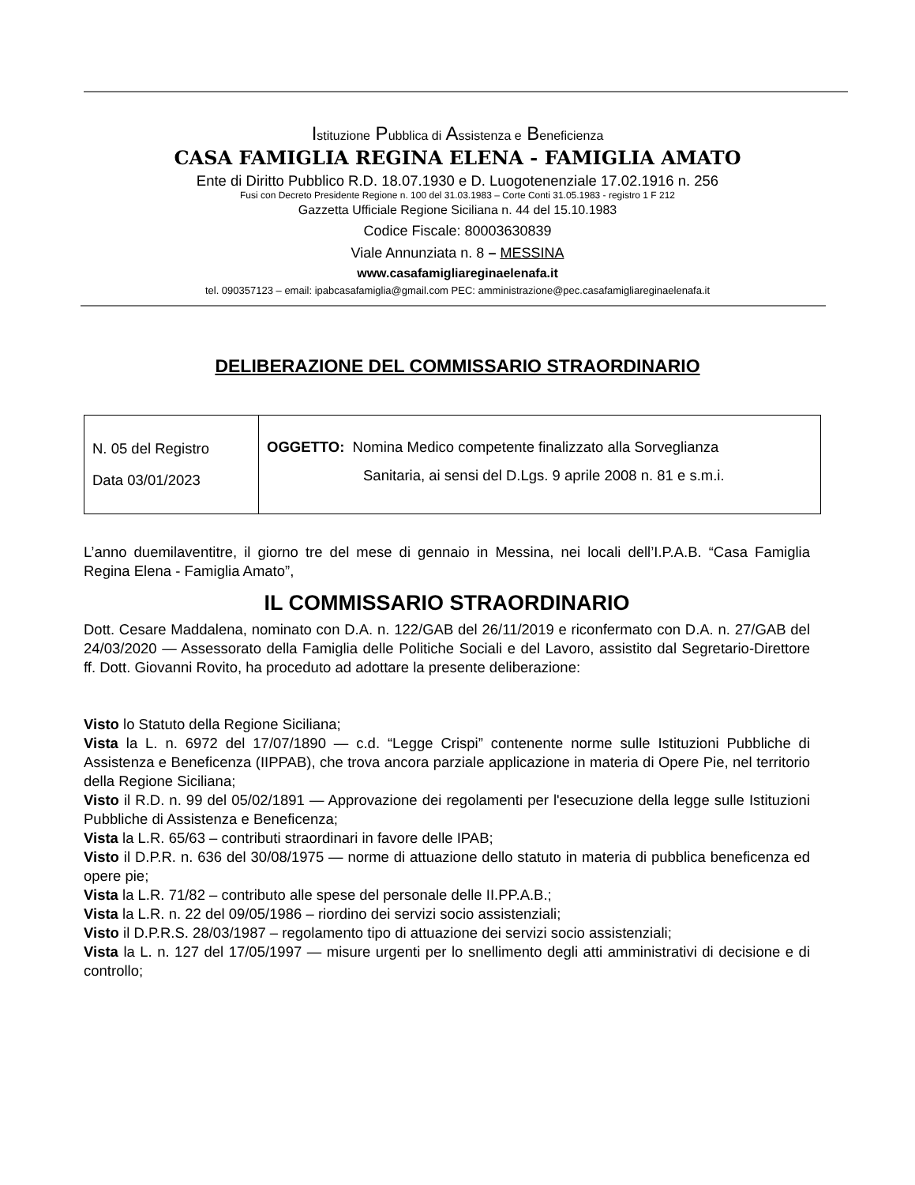Istituzione Pubblica di Assistenza e Beneficienza
CASA FAMIGLIA REGINA ELENA - FAMIGLIA AMATO
Ente di Diritto Pubblico R.D. 18.07.1930 e D. Luogotenenziale 17.02.1916 n. 256
Fusi con Decreto Presidente Regione n. 100 del 31.03.1983 – Corte Conti 31.05.1983 - registro 1 F 212
Gazzetta Ufficiale Regione Siciliana n. 44 del 15.10.1983
Codice Fiscale: 80003630839
Viale Annunziata n. 8 – MESSINA
www.casafamigliareginaelenafa.it
tel. 090357123 – email: ipabcasafamiglia@gmail.com PEC: amministrazione@pec.casafamigliareginaelenafa.it
DELIBERAZIONE DEL COMMISSARIO STRAORDINARIO
| N. 05 del Registro Data 03/01/2023 | OGGETTO: Nomina Medico competente finalizzato alla Sorveglianza Sanitaria, ai sensi del D.Lgs. 9 aprile 2008 n. 81 e s.m.i. |
L’anno duemilaventitre, il giorno tre del mese di gennaio in Messina, nei locali dell’I.P.A.B. “Casa Famiglia Regina Elena - Famiglia Amato”,
IL COMMISSARIO STRAORDINARIO
Dott. Cesare Maddalena, nominato con D.A. n. 122/GAB del 26/11/2019 e riconfermato con D.A. n. 27/GAB del 24/03/2020 — Assessorato della Famiglia delle Politiche Sociali e del Lavoro, assistito dal Segretario-Direttore ff. Dott. Giovanni Rovito, ha proceduto ad adottare la presente deliberazione:
Visto lo Statuto della Regione Siciliana;
Vista la L. n. 6972 del 17/07/1890 — c.d. “Legge Crispi” contenente norme sulle Istituzioni Pubbliche di Assistenza e Beneficenza (IIPPAB), che trova ancora parziale applicazione in materia di Opere Pie, nel territorio della Regione Siciliana;
Visto il R.D. n. 99 del 05/02/1891 — Approvazione dei regolamenti per l'esecuzione della legge sulle Istituzioni Pubbliche di Assistenza e Beneficenza;
Vista la L.R. 65/63 – contributi straordinari in favore delle IPAB;
Visto il D.P.R. n. 636 del 30/08/1975 — norme di attuazione dello statuto in materia di pubblica beneficenza ed opere pie;
Vista la L.R. 71/82 – contributo alle spese del personale delle II.PP.A.B.;
Vista la L.R. n. 22 del 09/05/1986 – riordino dei servizi socio assistenziali;
Visto il D.P.R.S. 28/03/1987 – regolamento tipo di attuazione dei servizi socio assistenziali;
Vista la L. n. 127 del 17/05/1997 — misure urgenti per lo snellimento degli atti amministrativi di decisione e di controllo;